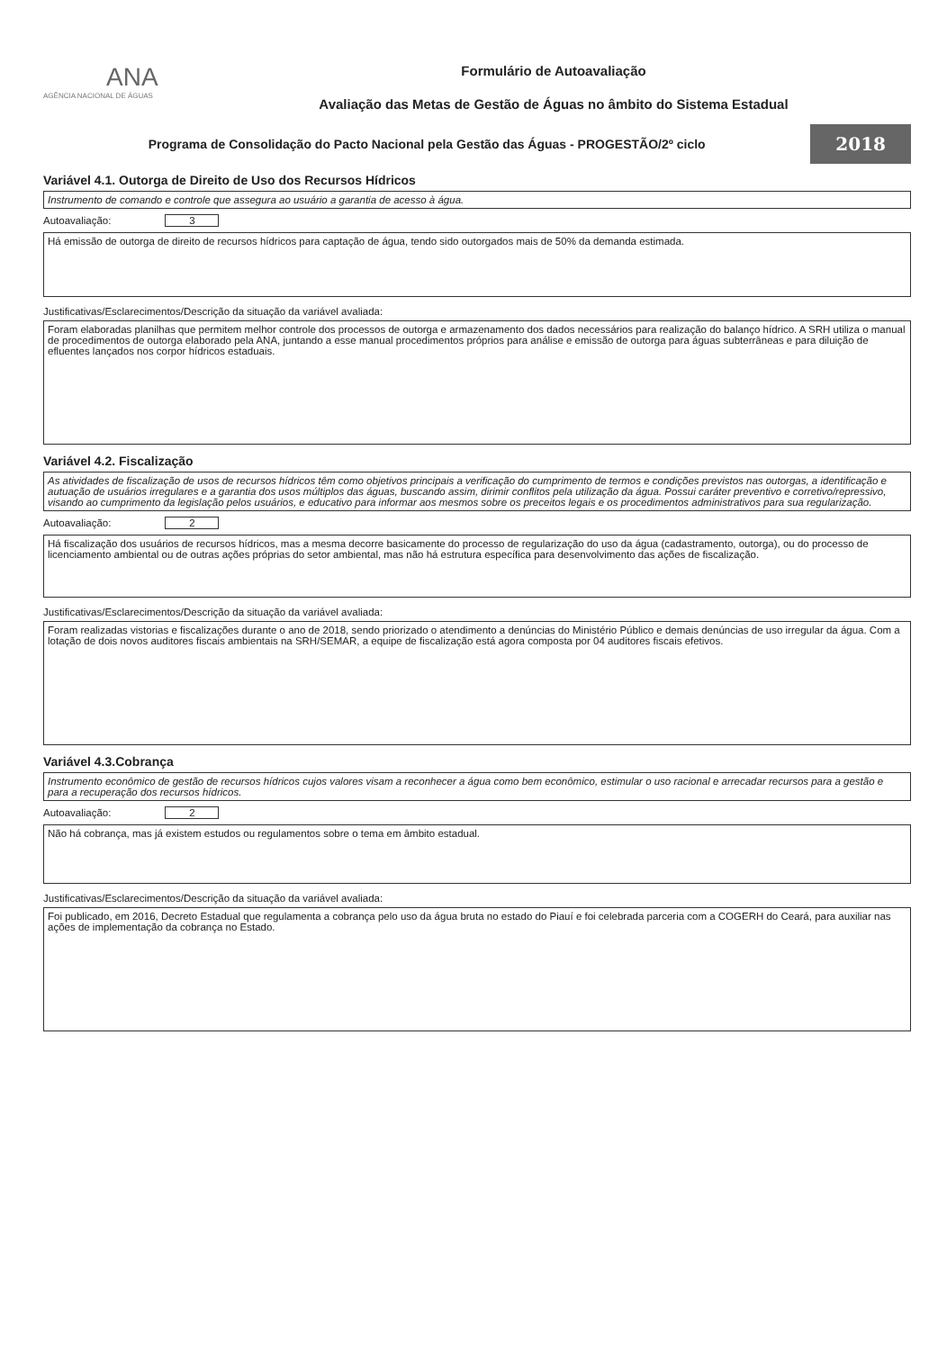ANA
AGÊNCIA NACIONAL DE ÁGUAS
Formulário de Autoavaliação
Avaliação das Metas de Gestão de Águas no âmbito do Sistema Estadual
Programa de Consolidação do Pacto Nacional pela Gestão das Águas - PROGESTÃO/2º ciclo
2018
Variável 4.1. Outorga de Direito de Uso dos Recursos Hídricos
Instrumento de comando e controle que assegura ao usuário a garantia de acesso à água.
Autoavaliação:
3
Há emissão de outorga de direito de recursos hídricos para captação de água, tendo sido outorgados mais de 50% da demanda estimada.
Justificativas/Esclarecimentos/Descrição da situação da variável avaliada:
Foram elaboradas planilhas que permitem melhor controle dos processos de outorga e armazenamento dos dados necessários para realização do balanço hídrico. A SRH utiliza o manual de procedimentos de outorga elaborado pela ANA, juntando a esse manual procedimentos próprios para análise e emissão de outorga para águas subterrâneas e para diluição de efluentes lançados nos corpor hídricos estaduais.
Variável 4.2. Fiscalização
As atividades de fiscalização de usos de recursos hídricos têm como objetivos principais a verificação do cumprimento de termos e condições previstos nas outorgas, a identificação e autuação de usuários irregulares e a garantia dos usos múltiplos das águas, buscando assim, dirimir conflitos pela utilização da água. Possui caráter preventivo e corretivo/repressivo, visando ao cumprimento da legislação pelos usuários, e educativo para informar aos mesmos sobre os preceitos legais e os procedimentos administrativos para sua regularização.
Autoavaliação:
2
Há fiscalização dos usuários de recursos hídricos, mas a mesma decorre basicamente do processo de regularização do uso da água (cadastramento, outorga), ou do processo de licenciamento ambiental ou de outras ações próprias do setor ambiental, mas não há estrutura específica para desenvolvimento das ações de fiscalização.
Justificativas/Esclarecimentos/Descrição da situação da variável avaliada:
Foram realizadas vistorias e fiscalizações durante o ano de 2018, sendo priorizado o atendimento a denúncias do Ministério Público e demais denúncias de uso irregular da água. Com a lotação de dois novos auditores fiscais ambientais na SRH/SEMAR, a equipe de fiscalização está agora composta por 04 auditores fiscais efetivos.
Variável 4.3.Cobrança
Instrumento econômico de gestão de recursos hídricos cujos valores visam a reconhecer a água como bem econômico, estimular o uso racional e arrecadar recursos para a gestão e para a recuperação dos recursos hídricos.
Autoavaliação:
2
Não há cobrança, mas já existem estudos ou regulamentos sobre o tema em âmbito estadual.
Justificativas/Esclarecimentos/Descrição da situação da variável avaliada:
Foi publicado, em 2016, Decreto Estadual que regulamenta a cobrança pelo uso da água bruta no estado do Piauí e foi celebrada parceria com a COGERH do Ceará, para auxiliar nas ações de implementação da cobrança no Estado.